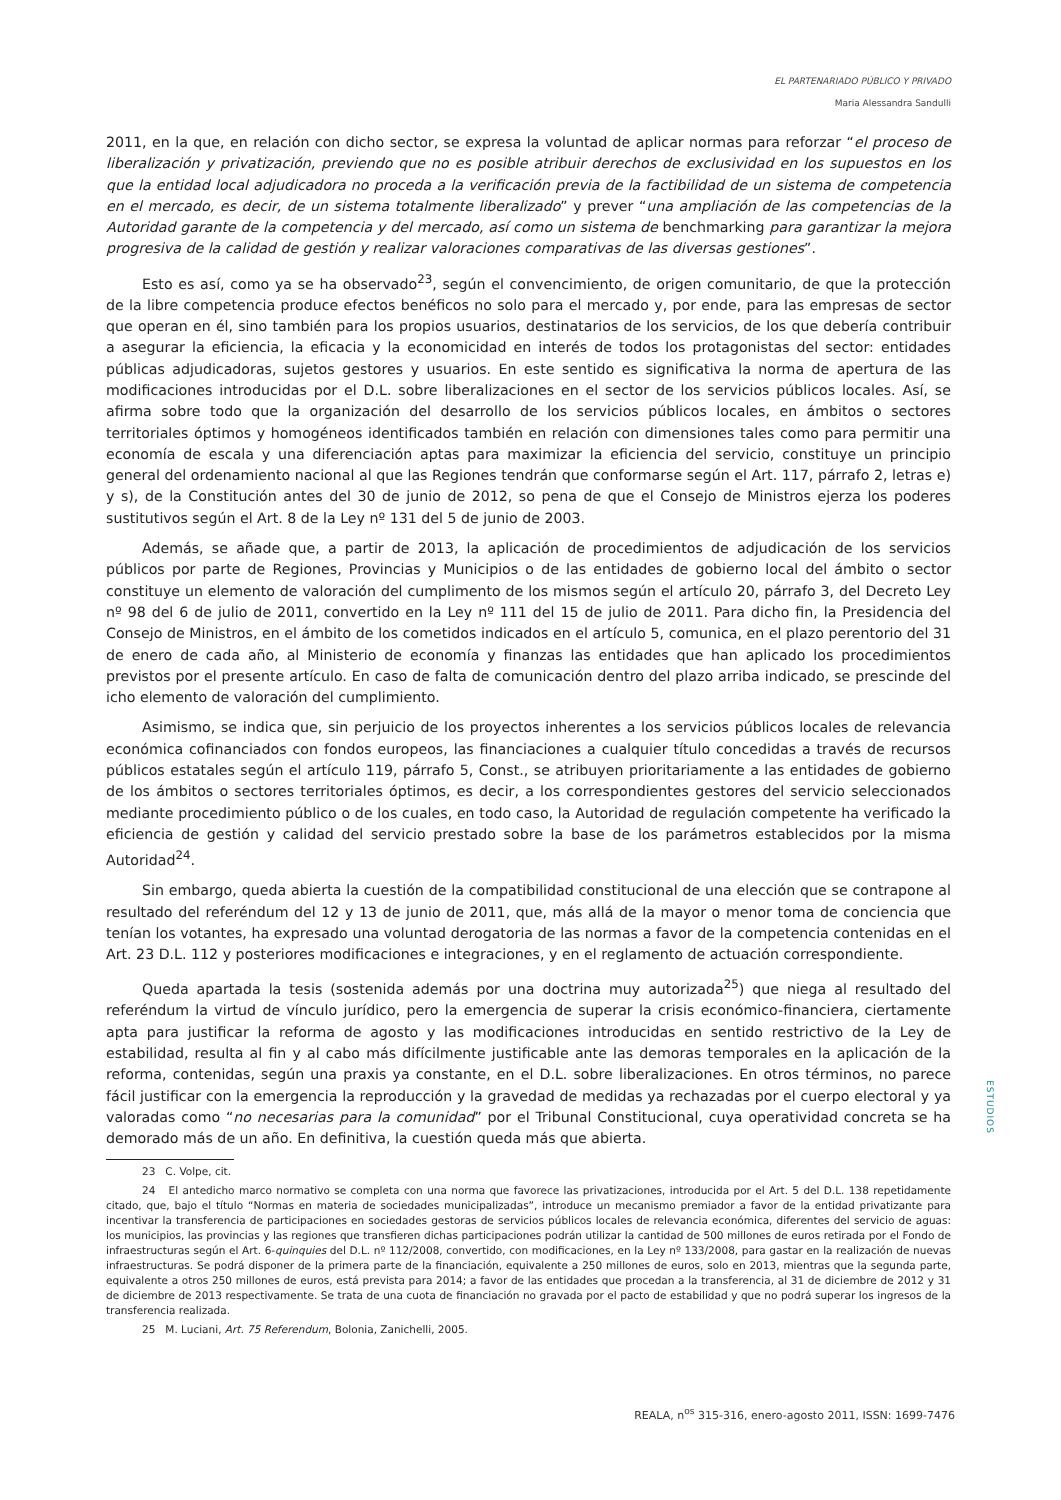EL PARTENARIADO PÚBLICO Y PRIVADO
Maria Alessandra Sandulli
2011, en la que, en relación con dicho sector, se expresa la voluntad de aplicar normas para reforzar “el proceso de liberalización y privatización, previendo que no es posible atribuir derechos de exclusividad en los supuestos en los que la entidad local adjudicadora no proceda a la verificación previa de la factibilidad de un sistema de competencia en el mercado, es decir, de un sistema totalmente liberalizado” y prever “una ampliación de las competencias de la Autoridad garante de la competencia y del mercado, así como un sistema de benchmarking para garantizar la mejora progresiva de la calidad de gestión y realizar valoraciones comparativas de las diversas gestiones”.
Esto es así, como ya se ha observado<sup>23</sup>, según el convencimiento, de origen comunitario, de que la protección de la libre competencia produce efectos benéficos no solo para el mercado y, por ende, para las empresas de sector que operan en él, sino también para los propios usuarios, destinatarios de los servicios, de los que debería contribuir a asegurar la eficiencia, la eficacia y la economicidad en interés de todos los protagonistas del sector: entidades públicas adjudicadoras, sujetos gestores y usuarios. En este sentido es significativa la norma de apertura de las modificaciones introducidas por el D.L. sobre liberalizaciones en el sector de los servicios públicos locales. Así, se afirma sobre todo que la organización del desarrollo de los servicios públicos locales, en ámbitos o sectores territoriales óptimos y homogéneos identificados también en relación con dimensiones tales como para permitir una economía de escala y una diferenciación aptas para maximizar la eficiencia del servicio, constituye un principio general del ordenamiento nacional al que las Regiones tendrán que conformarse según el Art. 117, párrafo 2, letras e) y s), de la Constitución antes del 30 de junio de 2012, so pena de que el Consejo de Ministros ejerza los poderes sustitutivos según el Art. 8 de la Ley nº 131 del 5 de junio de 2003.
Además, se añade que, a partir de 2013, la aplicación de procedimientos de adjudicación de los servicios públicos por parte de Regiones, Provincias y Municipios o de las entidades de gobierno local del ámbito o sector constituye un elemento de valoración del cumplimento de los mismos según el artículo 20, párrafo 3, del Decreto Ley nº 98 del 6 de julio de 2011, convertido en la Ley nº 111 del 15 de julio de 2011. Para dicho fin, la Presidencia del Consejo de Ministros, en el ámbito de los cometidos indicados en el artículo 5, comunica, en el plazo perentorio del 31 de enero de cada año, al Ministerio de economía y finanzas las entidades que han aplicado los procedimientos previstos por el presente artículo. En caso de falta de comunicación dentro del plazo arriba indicado, se prescinde del icho elemento de valoración del cumplimiento.
Asimismo, se indica que, sin perjuicio de los proyectos inherentes a los servicios públicos locales de relevancia económica cofinanciados con fondos europeos, las financiaciones a cualquier título concedidas a través de recursos públicos estatales según el artículo 119, párrafo 5, Const., se atribuyen prioritariamente a las entidades de gobierno de los ámbitos o sectores territoriales óptimos, es decir, a los correspondientes gestores del servicio seleccionados mediante procedimiento público o de los cuales, en todo caso, la Autoridad de regulación competente ha verificado la eficiencia de gestión y calidad del servicio prestado sobre la base de los parámetros establecidos por la misma Autoridad<sup>24</sup>.
Sin embargo, queda abierta la cuestión de la compatibilidad constitucional de una elección que se contrapone al resultado del referéndum del 12 y 13 de junio de 2011, que, más allá de la mayor o menor toma de conciencia que tenían los votantes, ha expresado una voluntad derogatoria de las normas a favor de la competencia contenidas en el Art. 23 D.L. 112 y posteriores modificaciones e integraciones, y en el reglamento de actuación correspondiente.
Queda apartada la tesis (sostenida además por una doctrina muy autorizada<sup>25</sup>) que niega al resultado del referéndum la virtud de vínculo jurídico, pero la emergencia de superar la crisis económico-financiera, ciertamente apta para justificar la reforma de agosto y las modificaciones introducidas en sentido restrictivo de la Ley de estabilidad, resulta al fin y al cabo más difícilmente justificable ante las demoras temporales en la aplicación de la reforma, contenidas, según una praxis ya constante, en el D.L. sobre liberalizaciones. En otros términos, no parece fácil justificar con la emergencia la reproducción y la gravedad de medidas ya rechazadas por el cuerpo electoral y ya valoradas como “no necesarias para la comunidad” por el Tribunal Constitucional, cuya operatividad concreta se ha demorado más de un año. En definitiva, la cuestión queda más que abierta.
23 C. Volpe, cit.
24 El antedicho marco normativo se completa con una norma que favorece las privatizaciones, introducida por el Art. 5 del D.L. 138 repetidamente citado, que, bajo el título “Normas en materia de sociedades municipalizadas”, introduce un mecanismo premiador a favor de la entidad privatizante para incentivar la transferencia de participaciones en sociedades gestoras de servicios públicos locales de relevancia económica, diferentes del servicio de aguas: los municipios, las provincias y las regiones que transfieren dichas participaciones podrán utilizar la cantidad de 500 millones de euros retirada por el Fondo de infraestructuras según el Art. 6-quinquies del D.L. nº 112/2008, convertido, con modificaciones, en la Ley nº 133/2008, para gastar en la realización de nuevas infraestructuras. Se podrá disponer de la primera parte de la financiación, equivalente a 250 millones de euros, solo en 2013, mientras que la segunda parte, equivalente a otros 250 millones de euros, está prevista para 2014; a favor de las entidades que procedan a la transferencia, al 31 de diciembre de 2012 y 31 de diciembre de 2013 respectivamente. Se trata de una cuota de financiación no gravada por el pacto de estabilidad y que no podrá superar los ingresos de la transferencia realizada.
25 M. Luciani, Art. 75 Referendum, Bolonia, Zanichelli, 2005.
ESTUDIOS
REALA, n<sup>os</sup> 315-316, enero-agosto 2011, ISSN: 1699-7476